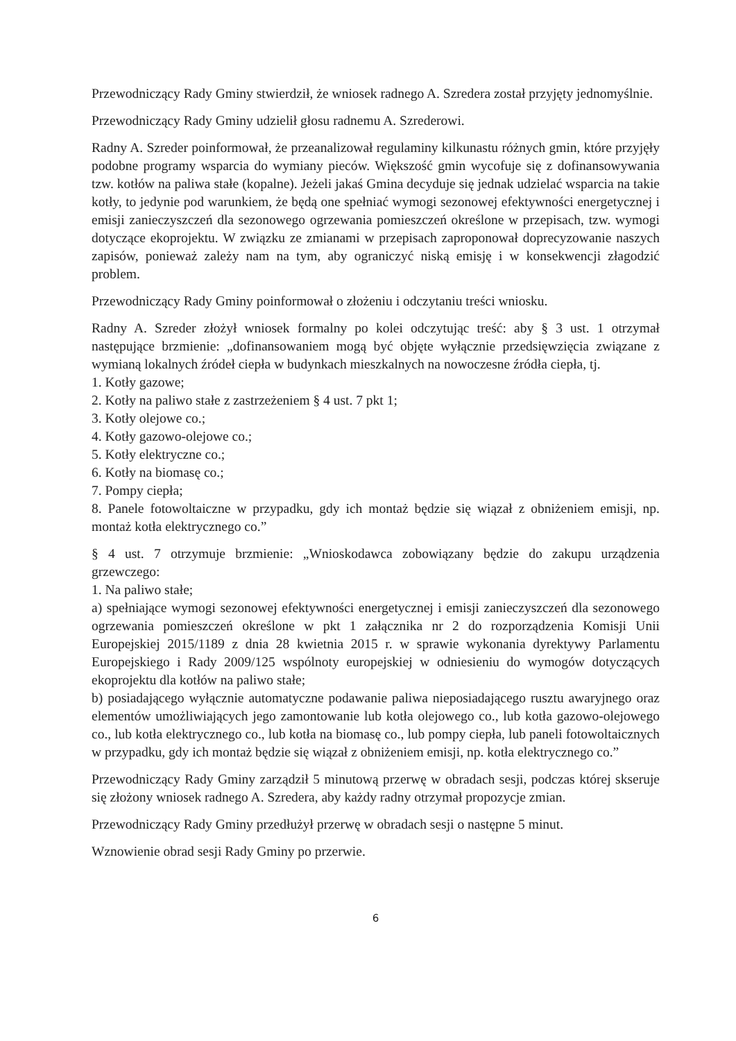Przewodniczący Rady Gminy stwierdził, że wniosek radnego A. Szredera został przyjęty jednomyślnie.
Przewodniczący Rady Gminy udzielił głosu radnemu A. Szrederowi.
Radny A. Szreder poinformował, że przeanalizował regulaminy kilkunastu różnych gmin, które przyjęły podobne programy wsparcia do wymiany pieców. Większość gmin wycofuje się z dofinansowywania tzw. kotłów na paliwa stałe (kopalne). Jeżeli jakaś Gmina decyduje się jednak udzielać wsparcia na takie kotły, to jedynie pod warunkiem, że będą one spełniać wymogi sezonowej efektywności energetycznej i emisji zanieczyszczeń dla sezonowego ogrzewania pomieszczeń określone w przepisach, tzw. wymogi dotyczące ekoprojektu. W związku ze zmianami w przepisach zaproponował doprecyzowanie naszych zapisów, ponieważ zależy nam na tym, aby ograniczyć niską emisję i w konsekwencji złagodzić problem.
Przewodniczący Rady Gminy poinformował o złożeniu i odczytaniu treści wniosku.
Radny A. Szreder złożył wniosek formalny po kolei odczytując treść: aby § 3 ust. 1 otrzymał następujące brzmienie: „dofinansowaniem mogą być objęte wyłącznie przedsięwzięcia związane z wymianą lokalnych źródeł ciepła w budynkach mieszkalnych na nowoczesne źródła ciepła, tj.
1. Kotły gazowe;
2. Kotły na paliwo stałe z zastrzeżeniem § 4 ust. 7 pkt 1;
3. Kotły olejowe co.;
4. Kotły gazowo-olejowe co.;
5. Kotły elektryczne co.;
6. Kotły na biomasę co.;
7. Pompy ciepła;
8. Panele fotowoltaiczne w przypadku, gdy ich montaż będzie się wiązał z obniżeniem emisji, np. montaż kotła elektrycznego co.”
§ 4 ust. 7 otrzymuje brzmienie: „Wnioskodawca zobowiązany będzie do zakupu urządzenia grzewczego:
1. Na paliwo stałe;
a) spełniające wymogi sezonowej efektywności energetycznej i emisji zanieczyszczeń dla sezonowego ogrzewania pomieszczeń określone w pkt 1 załącznika nr 2 do rozporządzenia Komisji Unii Europejskiej 2015/1189 z dnia 28 kwietnia 2015 r. w sprawie wykonania dyrektywy Parlamentu Europejskiego i Rady 2009/125 wspólnoty europejskiej w odniesieniu do wymogów dotyczących ekoprojektu dla kotłów na paliwo stałe;
b) posiadającego wyłącznie automatyczne podawanie paliwa nieposiadającego rusztu awaryjnego oraz elementów umożliwiających jego zamontowanie lub kotła olejowego co., lub kotła gazowo-olejowego co., lub kotła elektrycznego co., lub kotła na biomasę co., lub pompy ciepła, lub paneli fotowoltaicznych w przypadku, gdy ich montaż będzie się wiązał z obniżeniem emisji, np. kotła elektrycznego co.”
Przewodniczący Rady Gminy zarządził 5 minutową przerwę w obradach sesji, podczas której skseruje się złożony wniosek radnego A. Szredera, aby każdy radny otrzymał propozycje zmian.
Przewodniczący Rady Gminy przedłużył przerwę w obradach sesji o następne 5 minut.
Wznowienie obrad sesji Rady Gminy po przerwie.
6